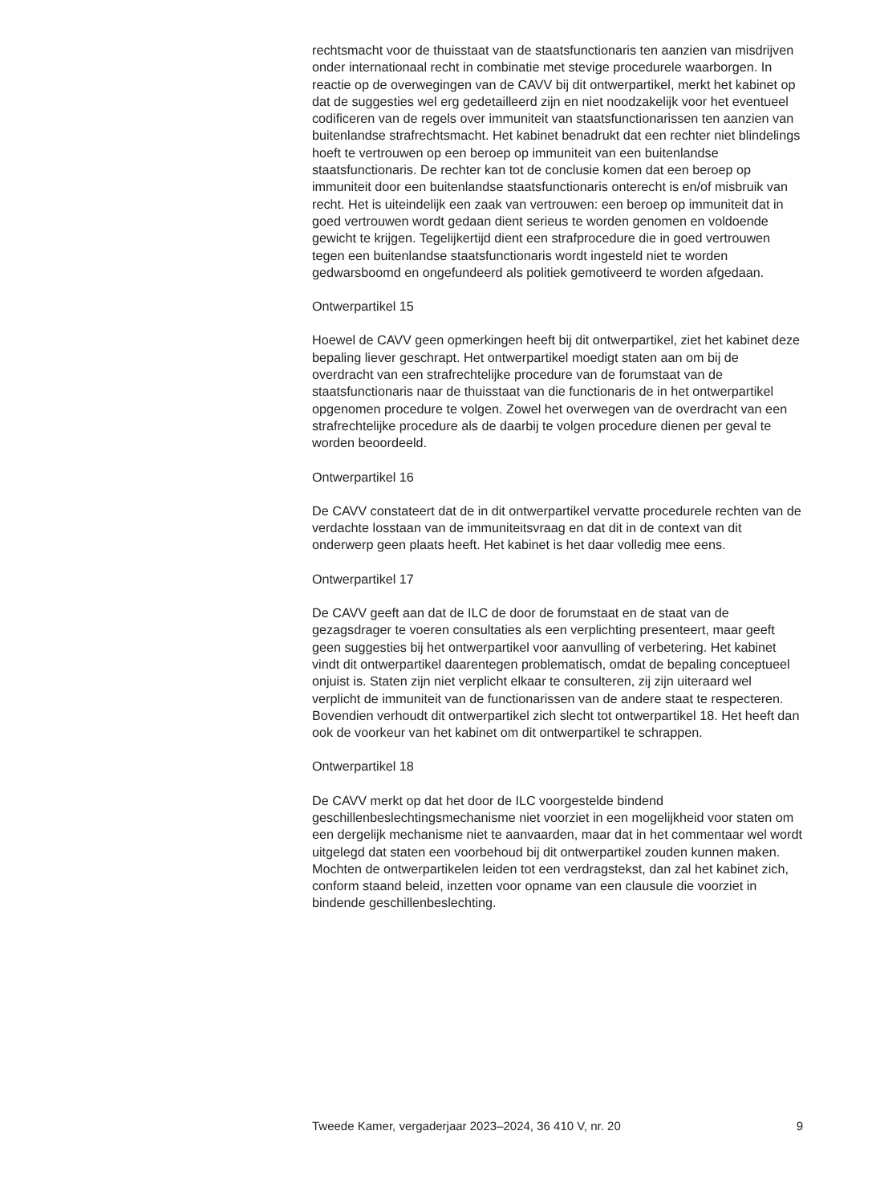rechtsmacht voor de thuisstaat van de staatsfunctionaris ten aanzien van misdrijven onder internationaal recht in combinatie met stevige procedurele waarborgen. In reactie op de overwegingen van de CAVV bij dit ontwerpartikel, merkt het kabinet op dat de suggesties wel erg gedetailleerd zijn en niet noodzakelijk voor het eventueel codificeren van de regels over immuniteit van staatsfunctionarissen ten aanzien van buitenlandse strafrechtsmacht. Het kabinet benadrukt dat een rechter niet blindelings hoeft te vertrouwen op een beroep op immuniteit van een buitenlandse staatsfunctionaris. De rechter kan tot de conclusie komen dat een beroep op immuniteit door een buitenlandse staatsfunctionaris onterecht is en/of misbruik van recht. Het is uiteindelijk een zaak van vertrouwen: een beroep op immuniteit dat in goed vertrouwen wordt gedaan dient serieus te worden genomen en voldoende gewicht te krijgen. Tegelijkertijd dient een strafprocedure die in goed vertrouwen tegen een buitenlandse staatsfunctionaris wordt ingesteld niet te worden gedwarsboomd en ongefundeerd als politiek gemotiveerd te worden afgedaan.
Ontwerpartikel 15
Hoewel de CAVV geen opmerkingen heeft bij dit ontwerpartikel, ziet het kabinet deze bepaling liever geschrapt. Het ontwerpartikel moedigt staten aan om bij de overdracht van een strafrechtelijke procedure van de forumstaat van de staatsfunctionaris naar de thuisstaat van die functionaris de in het ontwerpartikel opgenomen procedure te volgen. Zowel het overwegen van de overdracht van een strafrechtelijke procedure als de daarbij te volgen procedure dienen per geval te worden beoordeeld.
Ontwerpartikel 16
De CAVV constateert dat de in dit ontwerpartikel vervatte procedurele rechten van de verdachte losstaan van de immuniteitsvraag en dat dit in de context van dit onderwerp geen plaats heeft. Het kabinet is het daar volledig mee eens.
Ontwerpartikel 17
De CAVV geeft aan dat de ILC de door de forumstaat en de staat van de gezagsdrager te voeren consultaties als een verplichting presenteert, maar geeft geen suggesties bij het ontwerpartikel voor aanvulling of verbetering. Het kabinet vindt dit ontwerpartikel daarentegen problematisch, omdat de bepaling conceptueel onjuist is. Staten zijn niet verplicht elkaar te consulteren, zij zijn uiteraard wel verplicht de immuniteit van de functionarissen van de andere staat te respecteren. Bovendien verhoudt dit ontwerpartikel zich slecht tot ontwerpartikel 18. Het heeft dan ook de voorkeur van het kabinet om dit ontwerpartikel te schrappen.
Ontwerpartikel 18
De CAVV merkt op dat het door de ILC voorgestelde bindend geschillenbeslechtingsmechanisme niet voorziet in een mogelijkheid voor staten om een dergelijk mechanisme niet te aanvaarden, maar dat in het commentaar wel wordt uitgelegd dat staten een voorbehoud bij dit ontwerpartikel zouden kunnen maken. Mochten de ontwerpartikelen leiden tot een verdragstekst, dan zal het kabinet zich, conform staand beleid, inzetten voor opname van een clausule die voorziet in bindende geschillenbeslechting.
Tweede Kamer, vergaderjaar 2023–2024, 36 410 V, nr. 20 9